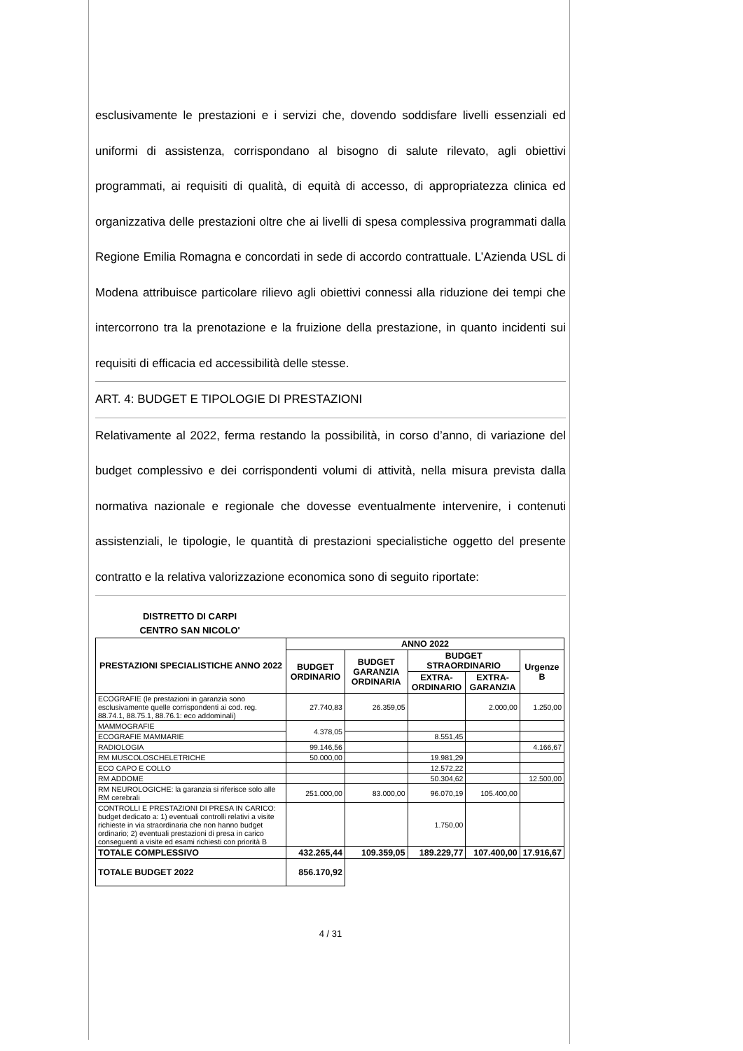esclusivamente le prestazioni e i servizi che, dovendo soddisfare livelli essenziali ed uniformi di assistenza, corrispondano al bisogno di salute rilevato, agli obiettivi programmati, ai requisiti di qualità, di equità di accesso, di appropriatezza clinica ed organizzativa delle prestazioni oltre che ai livelli di spesa complessiva programmati dalla Regione Emilia Romagna e concordati in sede di accordo contrattuale. L’Azienda USL di Modena attribuisce particolare rilievo agli obiettivi connessi alla riduzione dei tempi che intercorrono tra la prenotazione e la fruizione della prestazione, in quanto incidenti sui requisiti di efficacia ed accessibilità delle stesse.
ART. 4: BUDGET E TIPOLOGIE DI PRESTAZIONI
Relativamente al 2022, ferma restando la possibilità, in corso d’anno, di variazione del budget complessivo e dei corrispondenti volumi di attività, nella misura prevista dalla normativa nazionale e regionale che dovesse eventualmente intervenire, i contenuti assistenziali, le tipologie, le quantità di prestazioni specialistiche oggetto del presente contratto e la relativa valorizzazione economica sono di seguito riportate:
DISTRETTO DI CARPI
CENTRO SAN NICOLO'
| PRESTAZIONI SPECIALISTICHE ANNO 2022 | ANNO 2022 | | | | |
| --- | --- | --- | --- | --- | --- |
| | BUDGET ORDINARIO | BUDGET GARANZIA ORDINARIA | BUDGET STRAORDINARIO | | Urgenze B |
| | | | EXTRA-ORDINARIO | EXTRA-GARANZIA | |
| ECOGRAFIE (le prestazioni in garanzia sono esclusivamente quelle corrispondenti ai cod. reg. 88.74.1, 88.75.1, 88.76.1: eco addominali) | 27.740,83 | 26.359,05 | | 2.000,00 | 1.250,00 |
| MAMMOGRAFIE | 4.378,05 | | | | |
| ECOGRAFIE MAMMARIE | | | 8.551,45 | | |
| RADIOLOGIA | 99.146,56 | | | | 4.166,67 |
| RM MUSCOLOSCHELETRICHE | 50.000,00 | | 19.981,29 | | |
| ECO CAPO E COLLO | | | 12.572,22 | | |
| RM ADDOME | | | 50.304,62 | | 12.500,00 |
| RM NEUROLOGICHE: la garanzia si riferisce solo alle RM cerebrali | 251.000,00 | 83.000,00 | 96.070,19 | 105.400,00 | |
| CONTROLLI E PRESTAZIONI DI PRESA IN CARICO: budget dedicato a: 1) eventuali controlli relativi a visite richieste in via straordinaria che non hanno budget ordinario; 2) eventuali prestazioni di presa in carico conseguenti a visite ed esami richiesti con priorità B | | | 1.750,00 | | |
| TOTALE COMPLESSIVO | 432.265,44 | 109.359,05 | 189.229,77 | 107.400,00 | 17.916,67 |
| TOTALE BUDGET 2022 | 856.170,92 | | | | |
4 / 31